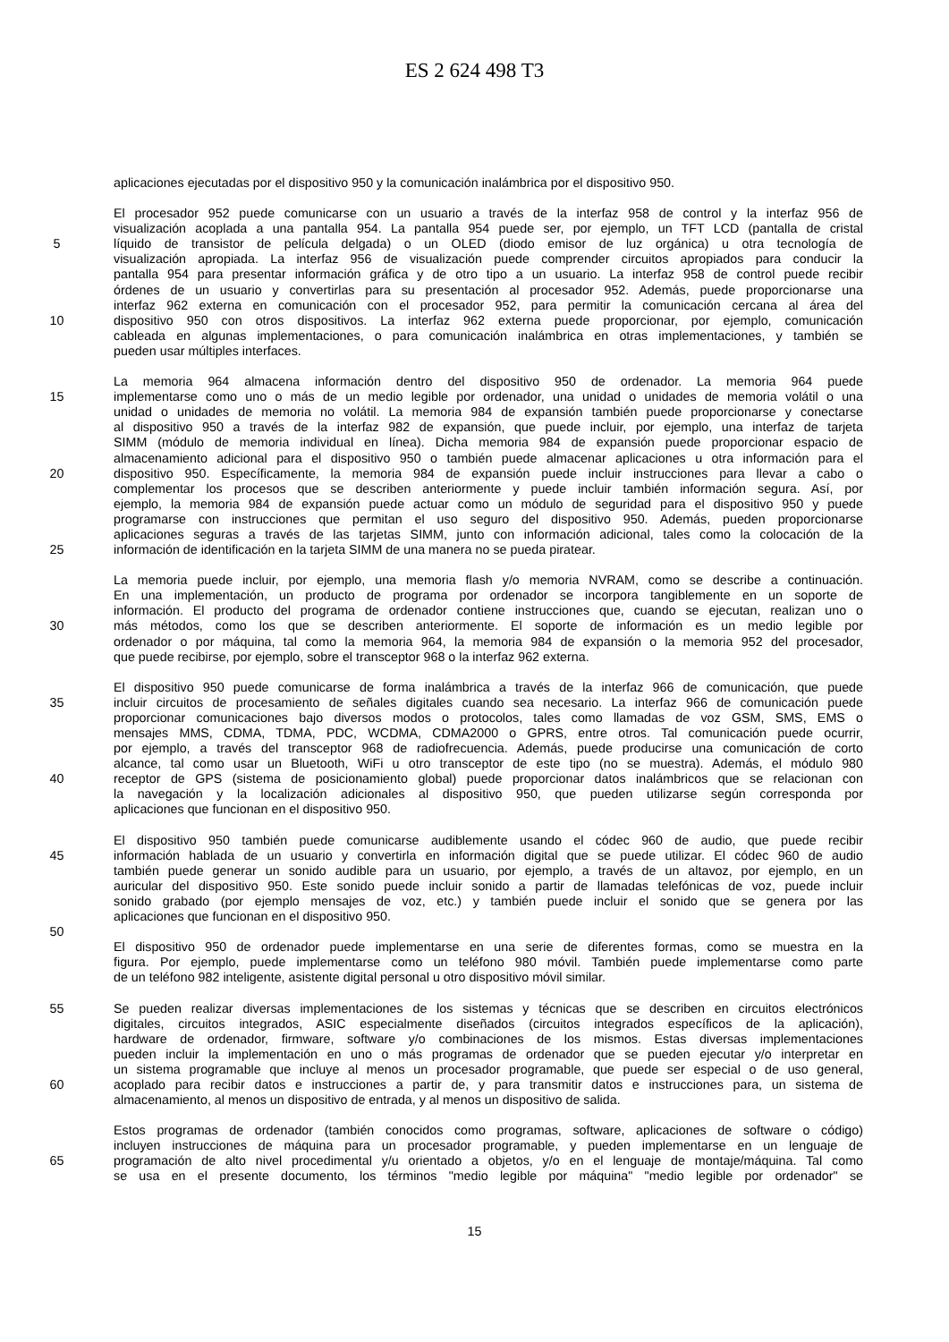ES 2 624 498 T3
aplicaciones ejecutadas por el dispositivo 950 y la comunicación inalámbrica por el dispositivo 950.
El procesador 952 puede comunicarse con un usuario a través de la interfaz 958 de control y la interfaz 956 de
visualización acoplada a una pantalla 954. La pantalla 954 puede ser, por ejemplo, un TFT LCD (pantalla de cristal
5 líquido de transistor de película delgada) o un OLED (diodo emisor de luz orgánica) u otra tecnología de
visualización apropiada. La interfaz 956 de visualización puede comprender circuitos apropiados para conducir la
pantalla 954 para presentar información gráfica y de otro tipo a un usuario. La interfaz 958 de control puede recibir
órdenes de un usuario y convertirlas para su presentación al procesador 952. Además, puede proporcionarse una
interfaz 962 externa en comunicación con el procesador 952, para permitir la comunicación cercana al área del
10 dispositivo 950 con otros dispositivos. La interfaz 962 externa puede proporcionar, por ejemplo, comunicación
cableada en algunas implementaciones, o para comunicación inalámbrica en otras implementaciones, y también se
pueden usar múltiples interfaces.
La memoria 964 almacena información dentro del dispositivo 950 de ordenador. La memoria 964 puede
15 implementarse como uno o más de un medio legible por ordenador, una unidad o unidades de memoria volátil o una
unidad o unidades de memoria no volátil. La memoria 984 de expansión también puede proporcionarse y conectarse
al dispositivo 950 a través de la interfaz 982 de expansión, que puede incluir, por ejemplo, una interfaz de tarjeta
SIMM (módulo de memoria individual en línea). Dicha memoria 984 de expansión puede proporcionar espacio de
almacenamiento adicional para el dispositivo 950 o también puede almacenar aplicaciones u otra información para el
20 dispositivo 950. Específicamente, la memoria 984 de expansión puede incluir instrucciones para llevar a cabo o
complementar los procesos que se describen anteriormente y puede incluir también información segura. Así, por
ejemplo, la memoria 984 de expansión puede actuar como un módulo de seguridad para el dispositivo 950 y puede
programarse con instrucciones que permitan el uso seguro del dispositivo 950. Además, pueden proporcionarse
aplicaciones seguras a través de las tarjetas SIMM, junto con información adicional, tales como la colocación de la
25 información de identificación en la tarjeta SIMM de una manera no se pueda piratear.
La memoria puede incluir, por ejemplo, una memoria flash y/o memoria NVRAM, como se describe a continuación.
En una implementación, un producto de programa por ordenador se incorpora tangiblemente en un soporte de
información. El producto del programa de ordenador contiene instrucciones que, cuando se ejecutan, realizan uno o
30 más métodos, como los que se describen anteriormente. El soporte de información es un medio legible por
ordenador o por máquina, tal como la memoria 964, la memoria 984 de expansión o la memoria 952 del procesador,
que puede recibirse, por ejemplo, sobre el transceptor 968 o la interfaz 962 externa.
El dispositivo 950 puede comunicarse de forma inalámbrica a través de la interfaz 966 de comunicación, que puede
35 incluir circuitos de procesamiento de señales digitales cuando sea necesario. La interfaz 966 de comunicación puede
proporcionar comunicaciones bajo diversos modos o protocolos, tales como llamadas de voz GSM, SMS, EMS o
mensajes MMS, CDMA, TDMA, PDC, WCDMA, CDMA2000 o GPRS, entre otros. Tal comunicación puede ocurrir,
por ejemplo, a través del transceptor 968 de radiofrecuencia. Además, puede producirse una comunicación de corto
alcance, tal como usar un Bluetooth, WiFi u otro transceptor de este tipo (no se muestra). Además, el módulo 980
40 receptor de GPS (sistema de posicionamiento global) puede proporcionar datos inalámbricos que se relacionan con
la navegación y la localización adicionales al dispositivo 950, que pueden utilizarse según corresponda por
aplicaciones que funcionan en el dispositivo 950.
El dispositivo 950 también puede comunicarse audiblemente usando el códec 960 de audio, que puede recibir
45 información hablada de un usuario y convertirla en información digital que se puede utilizar. El códec 960 de audio
también puede generar un sonido audible para un usuario, por ejemplo, a través de un altavoz, por ejemplo, en un
auricular del dispositivo 950. Este sonido puede incluir sonido a partir de llamadas telefónicas de voz, puede incluir
sonido grabado (por ejemplo mensajes de voz, etc.) y también puede incluir el sonido que se genera por las
aplicaciones que funcionan en el dispositivo 950.
50
El dispositivo 950 de ordenador puede implementarse en una serie de diferentes formas, como se muestra en la
figura. Por ejemplo, puede implementarse como un teléfono 980 móvil. También puede implementarse como parte
de un teléfono 982 inteligente, asistente digital personal u otro dispositivo móvil similar.
55 Se pueden realizar diversas implementaciones de los sistemas y técnicas que se describen en circuitos electrónicos
digitales, circuitos integrados, ASIC especialmente diseñados (circuitos integrados específicos de la aplicación),
hardware de ordenador, firmware, software y/o combinaciones de los mismos. Estas diversas implementaciones
pueden incluir la implementación en uno o más programas de ordenador que se pueden ejecutar y/o interpretar en
un sistema programable que incluye al menos un procesador programable, que puede ser especial o de uso general,
60 acoplado para recibir datos e instrucciones a partir de, y para transmitir datos e instrucciones para, un sistema de
almacenamiento, al menos un dispositivo de entrada, y al menos un dispositivo de salida.
Estos programas de ordenador (también conocidos como programas, software, aplicaciones de software o código)
incluyen instrucciones de máquina para un procesador programable, y pueden implementarse en un lenguaje de
65 programación de alto nivel procedimental y/u orientado a objetos, y/o en el lenguaje de montaje/máquina. Tal como
se usa en el presente documento, los términos "medio legible por máquina" "medio legible por ordenador" se
15